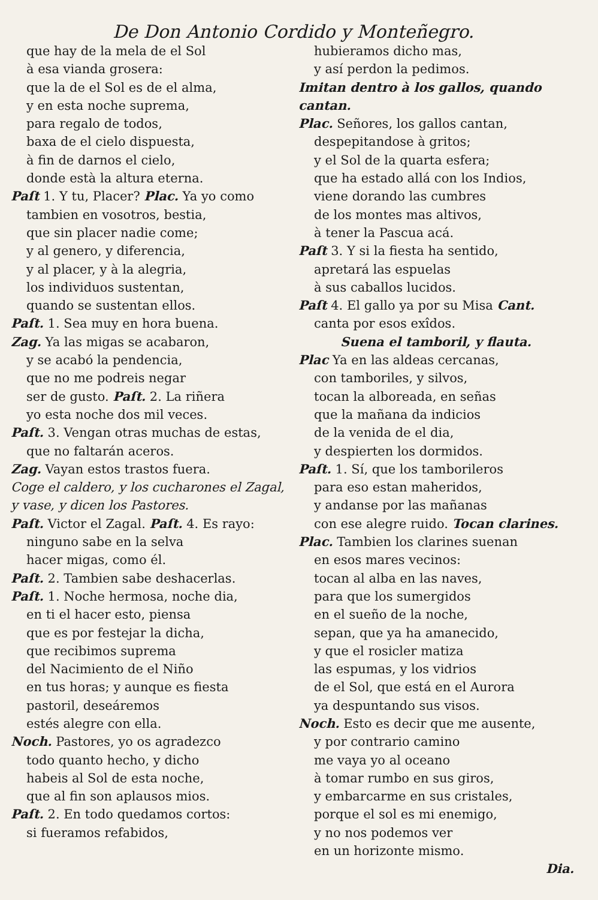De Don Antonio Cordido y Monteñegro.
que hay de la mela de el Sol
à esa vianda grosera:
que la de el Sol es de el alma,
y en esta noche suprema,
para regalo de todos,
baxa de el cielo dispuesta,
à fin de darnos el cielo,
donde està la altura eterna.
Paſt 1. Y tu, Placer? Plac. Ya yo como
tambien en vosotros, bestia,
que sin placer nadie come;
y al genero, y diferencia,
y al placer, y à la alegria,
los individuos sustentan,
quando se sustentan ellos.
Paſt. 1. Sea muy en hora buena.
Zag. Ya las migas se acabaron,
y se acabó la pendencia,
que no me podreis negar
ser de gusto. Paſt. 2. La riñera
yo esta noche dos mil veces.
Paſt. 3. Vengan otras muchas de estas,
que no faltarán aceros.
Zag. Vayan estos trastos fuera.
Coge el caldero, y los cucharones el Zagal, y vase, y dicen los Pastores.
Paſt. Victor el Zagal. Paſt. 4. Es rayo:
ninguno sabe en la selva
hacer migas, como él.
Paſt. 2. Tambien sabe deshacerlas.
Paſt. 1. Noche hermosa, noche dia,
en ti el hacer esto, piensa
que es por festejar la dicha,
que recibimos suprema
del Nacimiento de el Niño
en tus horas; y aunque es fiesta
pastoril, deseáremos
estés alegre con ella.
Noch. Pastores, yo os agradezco
todo quanto hecho, y dicho
habeis al Sol de esta noche,
que al fin son aplausos mios.
Paſt. 2. En todo quedamos cortos:
si fueramos refabidos,
hubieramos dicho mas,
y así perdon la pedimos.
Imitan dentro à los gallos, quando cantan.
Plac. Señores, los gallos cantan,
despepitandose à gritos;
y el Sol de la quarta esfera;
que ha estado allá con los Indios,
viene dorando las cumbres
de los montes mas altivos,
à tener la Pascua acá.
Paſt 3. Y si la fiesta ha sentido,
apretará las espuelas
à sus caballos lucidos.
Paſt 4. El gallo ya por su Misa Cant.
canta por esos exîdos.
Suena el tamboril, y flauta.
Plac Ya en las aldeas cercanas,
con tamboriles, y silvos,
tocan la alboreada, en señas
que la mañana da indicios
de la venida de el dia,
y despierten los dormidos.
Paſt. 1. Sí, que los tamborileros
para eso estan maheridos,
y andanse por las mañanas
con ese alegre ruido. Tocan clarines.
Plac. Tambien los clarines suenan
en esos mares vecinos:
tocan al alba en las naves,
para que los sumergidos
en el sueño de la noche,
sepan, que ya ha amanecido,
y que el rosicler matiza
las espumas, y los vidrios
de el Sol, que está en el Aurora
ya despuntando sus visos.
Noch. Esto es decir que me ausente,
y por contrario camino
me vaya yo al oceano
à tomar rumbo en sus giros,
y embarcarme en sus cristales,
porque el sol es mi enemigo,
y no nos podemos ver
en un horizonte mismo.
Dia.